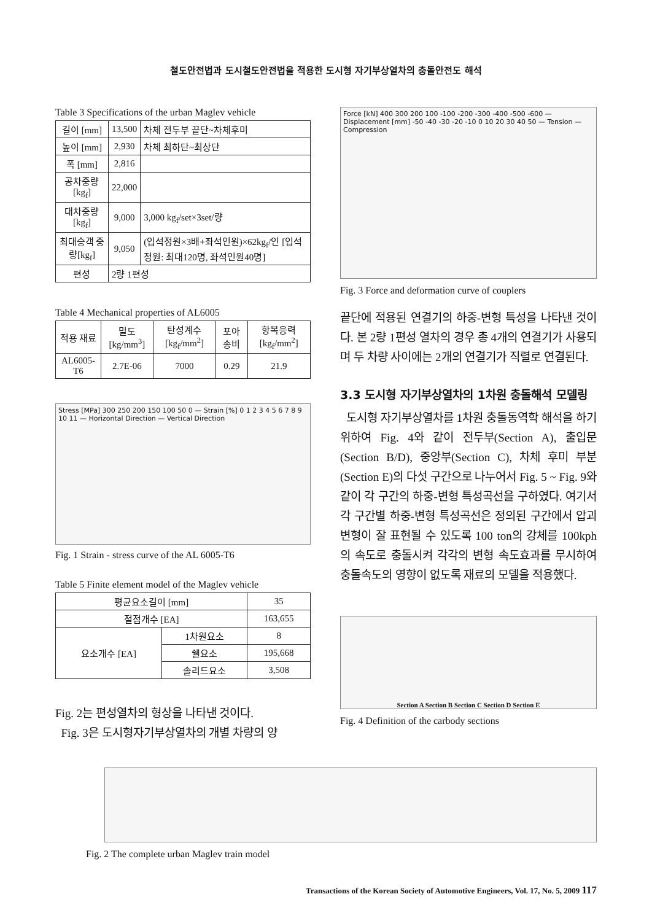철도안전법과 도시철도안전법을 적용한 도시형 자기부상열차의 충돌안전도 해석
Table 3 Specifications of the urban Maglev vehicle
| 길이 [mm] | 13,500 | 차체 전두부 끝단~차체후미 |
| 높이 [mm] | 2,930 | 차체 최하단~최상단 |
| 폭 [mm] | 2,816 | |
| 공차중량 [kg<sub>f</sub>] | 22,000 | |
| 대차중량 [kg<sub>f</sub>] | 9,000 | 3,000 kg<sub>f</sub>/set×3set/량 |
| 최대승객 중량[kg<sub>f</sub>] | 9,050 | (입석정원×3배+좌석인원)×62kg<sub>f</sub>/인 [입석정원: 최대120명, 좌석인원40명] |
| 편성 | 2량 1편성 | |
Table 4 Mechanical properties of AL6005
| 적용 재료 | 밀도 [kg/mm<sup>3</sup>] | 탄성계수 [kg<sub>f</sub>/mm<sup>2</sup>] | 포아송비 | 항복응력 [kg<sub>f</sub>/mm<sup>2</sup>] |
| --- | --- | --- | --- | --- |
| AL6005-T6 | 2.7E-06 | 7000 | 0.29 | 21.9 |
Stress [MPa] 300 250 200 150 100 50 0 — Strain [%] 0 1 2 3 4 5 6 7 8 9 10 11 — Horizontal Direction — Vertical Direction
Fig. 1 Strain - stress curve of the AL 6005-T6
Table 5 Finite element model of the Maglev vehicle
| 평균요소길이 [mm] | | 35 |
| 절점개수 [EA] | | 163,655 |
| 요소개수 [EA] | 1차원요소 | 8 |
| | 쉘요소 | 195,668 |
| | 솔리드요소 | 3,508 |
Fig. 2는 편성열차의 형상을 나타낸 것이다.
Fig. 3은 도시형자기부상열차의 개별 차량의 양
Force [kN] 400 300 200 100 -100 -200 -300 -400 -500 -600 — Displacement [mm] -50 -40 -30 -20 -10 0 10 20 30 40 50 — Tension — Compression
Fig. 3 Force and deformation curve of couplers
끝단에 적용된 연결기의 하중-변형 특성을 나타낸 것이다. 본 2량 1편성 열차의 경우 총 4개의 연결기가 사용되며 두 차량 사이에는 2개의 연결기가 직렬로 연결된다.
3.3 도시형 자기부상열차의 1차원 충돌해석 모델링
도시형 자기부상열차를 1차원 충돌동역학 해석을 하기 위하여 Fig. 4와 같이 전두부(Section A), 출입문(Section B/D), 중앙부(Section C), 차체 후미 부분(Section E)의 다섯 구간으로 나누어서 Fig. 5 ~ Fig. 9와 같이 각 구간의 하중-변형 특성곡선을 구하였다. 여기서 각 구간별 하중-변형 특성곡선은 정의된 구간에서 압괴변형이 잘 표현될 수 있도록 100 ton의 강체를 100kph의 속도로 충돌시켜 각각의 변형 속도효과를 무시하여 충돌속도의 영향이 없도록 재료의 모델을 적용했다.
Section A Section B Section C Section D Section E
Fig. 4 Definition of the carbody sections
Fig. 2 The complete urban Maglev train model
Transactions of the Korean Society of Automotive Engineers, Vol. 17, No. 5, 2009 117